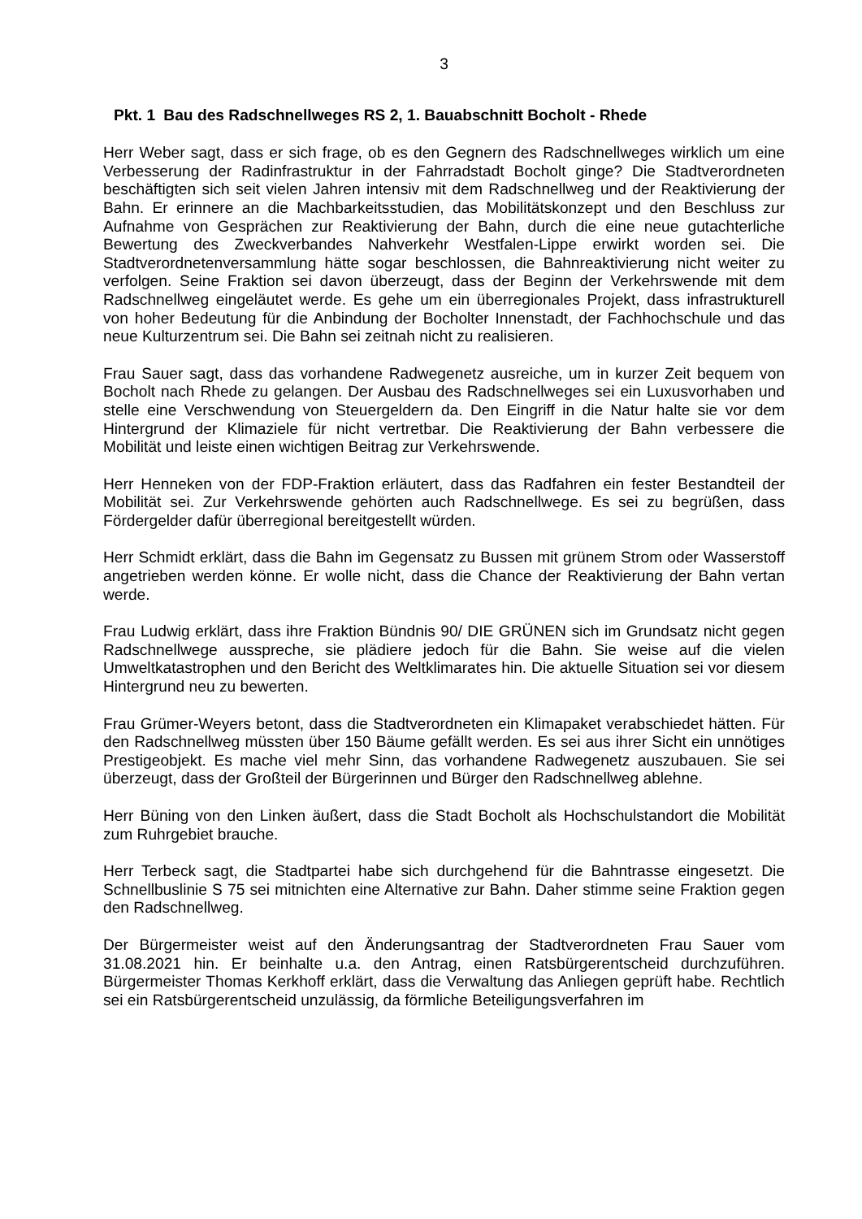3
Pkt. 1 Bau des Radschnellweges RS 2, 1. Bauabschnitt Bocholt - Rhede
Herr Weber sagt, dass er sich frage, ob es den Gegnern des Radschnellweges wirklich um eine Verbesserung der Radinfrastruktur in der Fahrradstadt Bocholt ginge? Die Stadtverordneten beschäftigten sich seit vielen Jahren intensiv mit dem Radschnellweg und der Reaktivierung der Bahn. Er erinnere an die Machbarkeitsstudien, das Mobilitätskonzept und den Beschluss zur Aufnahme von Gesprächen zur Reaktivierung der Bahn, durch die eine neue gutachterliche Bewertung des Zweckverbandes Nahverkehr Westfalen-Lippe erwirkt worden sei. Die Stadtverordnetenversammlung hätte sogar beschlossen, die Bahnreaktivierung nicht weiter zu verfolgen. Seine Fraktion sei davon überzeugt, dass der Beginn der Verkehrswende mit dem Radschnellweg eingeläutet werde. Es gehe um ein überregionales Projekt, dass infrastrukturell von hoher Bedeutung für die Anbindung der Bocholter Innenstadt, der Fachhochschule und das neue Kulturzentrum sei. Die Bahn sei zeitnah nicht zu realisieren.
Frau Sauer sagt, dass das vorhandene Radwegenetz ausreiche, um in kurzer Zeit bequem von Bocholt nach Rhede zu gelangen. Der Ausbau des Radschnellweges sei ein Luxusvorhaben und stelle eine Verschwendung von Steuergeldern da. Den Eingriff in die Natur halte sie vor dem Hintergrund der Klimaziele für nicht vertretbar. Die Reaktivierung der Bahn verbessere die Mobilität und leiste einen wichtigen Beitrag zur Verkehrswende.
Herr Henneken von der FDP-Fraktion erläutert, dass das Radfahren ein fester Bestandteil der Mobilität sei. Zur Verkehrswende gehörten auch Radschnellwege. Es sei zu begrüßen, dass Fördergelder dafür überregional bereitgestellt würden.
Herr Schmidt erklärt, dass die Bahn im Gegensatz zu Bussen mit grünem Strom oder Wasserstoff angetrieben werden könne. Er wolle nicht, dass die Chance der Reaktivierung der Bahn vertan werde.
Frau Ludwig erklärt, dass ihre Fraktion Bündnis 90/ DIE GRÜNEN sich im Grundsatz nicht gegen Radschnellwege ausspreche, sie plädiere jedoch für die Bahn. Sie weise auf die vielen Umweltkatastrophen und den Bericht des Weltklimarates hin. Die aktuelle Situation sei vor diesem Hintergrund neu zu bewerten.
Frau Grümer-Weyers betont, dass die Stadtverordneten ein Klimapaket verabschiedet hätten. Für den Radschnellweg müssten über 150 Bäume gefällt werden. Es sei aus ihrer Sicht ein unnötiges Prestigeobjekt. Es mache viel mehr Sinn, das vorhandene Radwegenetz auszubauen. Sie sei überzeugt, dass der Großteil der Bürgerinnen und Bürger den Radschnellweg ablehne.
Herr Büning von den Linken äußert, dass die Stadt Bocholt als Hochschulstandort die Mobilität zum Ruhrgebiet brauche.
Herr Terbeck sagt, die Stadtpartei habe sich durchgehend für die Bahntrasse eingesetzt. Die Schnellbuslinie S 75 sei mitnichten eine Alternative zur Bahn. Daher stimme seine Fraktion gegen den Radschnellweg.
Der Bürgermeister weist auf den Änderungsantrag der Stadtverordneten Frau Sauer vom 31.08.2021 hin. Er beinhalte u.a. den Antrag, einen Ratsbürgerentscheid durchzuführen. Bürgermeister Thomas Kerkhoff erklärt, dass die Verwaltung das Anliegen geprüft habe. Rechtlich sei ein Ratsbürgerentscheid unzulässig, da förmliche Beteiligungsverfahren im